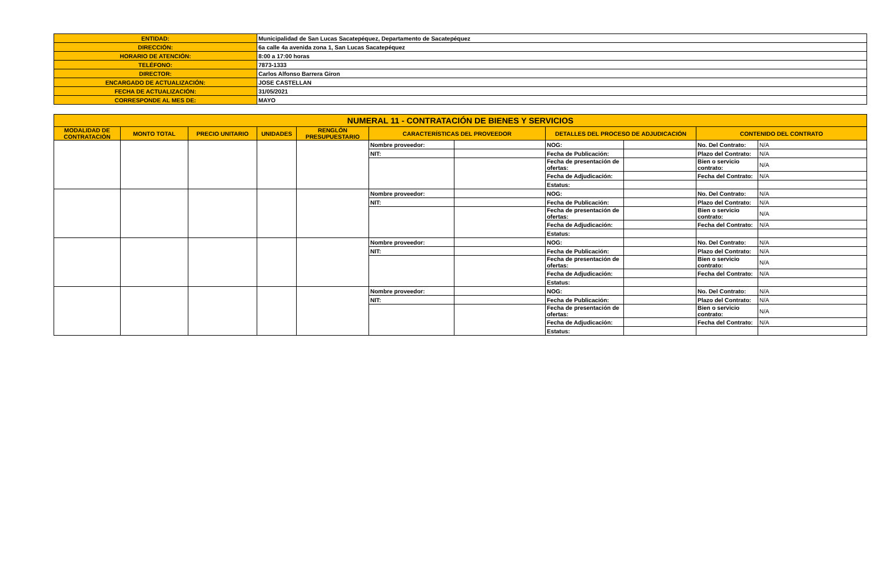| ENTIDAD: | Municipalidad de San Lucas Sacatepéquez, Departamento de Sacatepéquez |
| DIRECCIÓN: | 6a calle 4a avenida zona 1, San Lucas Sacatepéquez |
| HORARIO DE ATENCIÓN: | 8:00 a 17:00 horas |
| TELÉFONO: | 7873-1333 |
| DIRECTOR: | Carlos Alfonso Barrera Giron |
| ENCARGADO DE ACTUALIZACIÓN: | JOSE CASTELLAN |
| FECHA DE ACTUALIZACIÓN: | 31/05/2021 |
| CORRESPONDE AL MES DE: | MAYO |
| NUMERAL 11 - CONTRATACIÓN DE BIENES Y SERVICIOS | | | | | | | | | | |
| --- | --- | --- | --- | --- | --- | --- | --- | --- | --- | --- |
| MODALIDAD DE CONTRATACIÓN | MONTO TOTAL | PRECIO UNITARIO | UNIDADES | RENGLÓN PRESUPUESTARIO | CARACTERÍSTICAS DEL PROVEEDOR | | DETALLES DEL PROCESO DE ADJUDICACIÓN | | CONTENIDO DEL CONTRATO | |
| | | | | | Nombre proveedor: | | NOG: | | No. Del Contrato: | N/A |
| | | | | | NIT: | | Fecha de Publicación: | | Plazo del Contrato: | N/A |
| | | | | | | | Fecha de presentación de ofertas: | | Bien o servicio contrato: | N/A |
| | | | | | | | Fecha de Adjudicación: | | Fecha del Contrato: | N/A |
| | | | | | | | Estatus: | | | |
| | | | | | Nombre proveedor: | | NOG: | | No. Del Contrato: | N/A |
| | | | | | NIT: | | Fecha de Publicación: | | Plazo del Contrato: | N/A |
| | | | | | | | Fecha de presentación de ofertas: | | Bien o servicio contrato: | N/A |
| | | | | | | | Fecha de Adjudicación: | | Fecha del Contrato: | N/A |
| | | | | | | | Estatus: | | | |
| | | | | | Nombre proveedor: | | NOG: | | No. Del Contrato: | N/A |
| | | | | | NIT: | | Fecha de Publicación: | | Plazo del Contrato: | N/A |
| | | | | | | | Fecha de presentación de ofertas: | | Bien o servicio contrato: | N/A |
| | | | | | | | Fecha de Adjudicación: | | Fecha del Contrato: | N/A |
| | | | | | | | Estatus: | | | |
| | | | | | Nombre proveedor: | | NOG: | | No. Del Contrato: | N/A |
| | | | | | NIT: | | Fecha de Publicación: | | Plazo del Contrato: | N/A |
| | | | | | | | Fecha de presentación de ofertas: | | Bien o servicio contrato: | N/A |
| | | | | | | | Fecha de Adjudicación: | | Fecha del Contrato: | N/A |
| | | | | | | | Estatus: | | | |